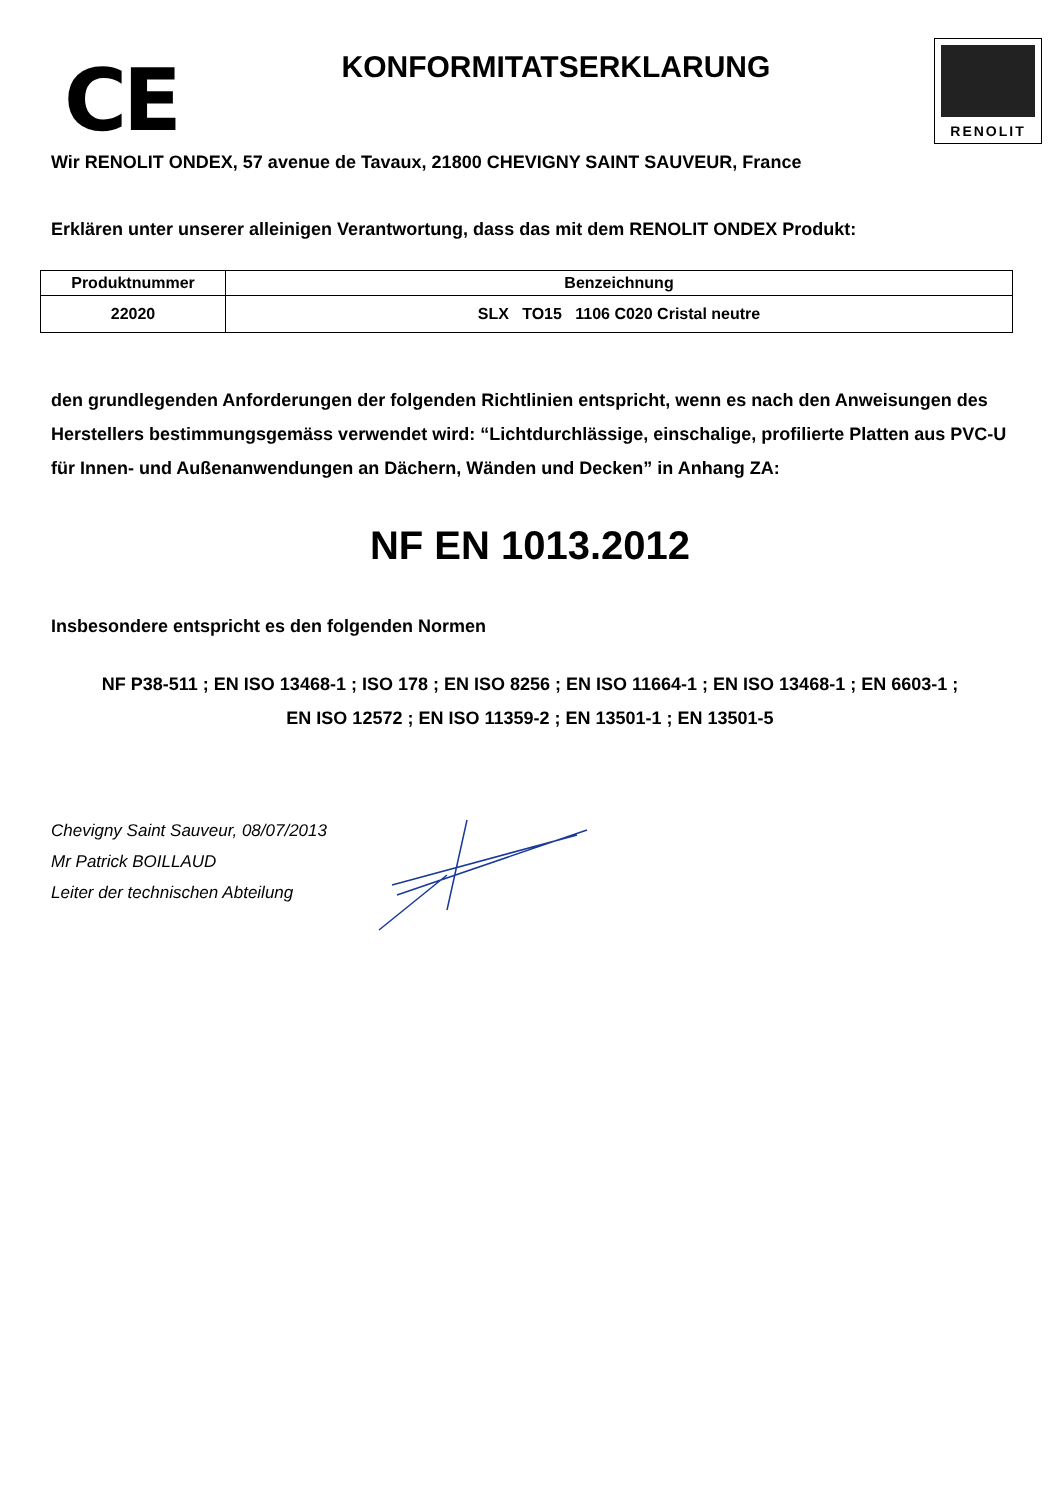CE
KONFORMITATSERKLARUNG
RENOLIT
Wir RENOLIT ONDEX, 57 avenue de Tavaux, 21800 CHEVIGNY SAINT SAUVEUR, France
Erklären unter unserer alleinigen Verantwortung, dass das mit dem RENOLIT ONDEX Produkt:
| Produktnummer | Benzeichnung |
| --- | --- |
| 22020 | SLX TO15 1106 C020 Cristal neutre |
den grundlegenden Anforderungen der folgenden Richtlinien entspricht, wenn es nach den Anweisungen des Herstellers bestimmungsgemäss verwendet wird: “Lichtdurchlässige, einschalige, profilierte Platten aus PVC-U für Innen- und Außenanwendungen an Dächern, Wänden und Decken” in Anhang ZA:
NF EN 1013.2012
Insbesondere entspricht es den folgenden Normen
NF P38-511 ; EN ISO 13468-1 ; ISO 178 ; EN ISO 8256 ; EN ISO 11664-1 ; EN ISO 13468-1 ; EN 6603-1 ;
EN ISO 12572 ; EN ISO 11359-2 ; EN 13501-1 ; EN 13501-5
Chevigny Saint Sauveur, 08/07/2013
Mr Patrick BOILLAUD
Leiter der technischen Abteilung